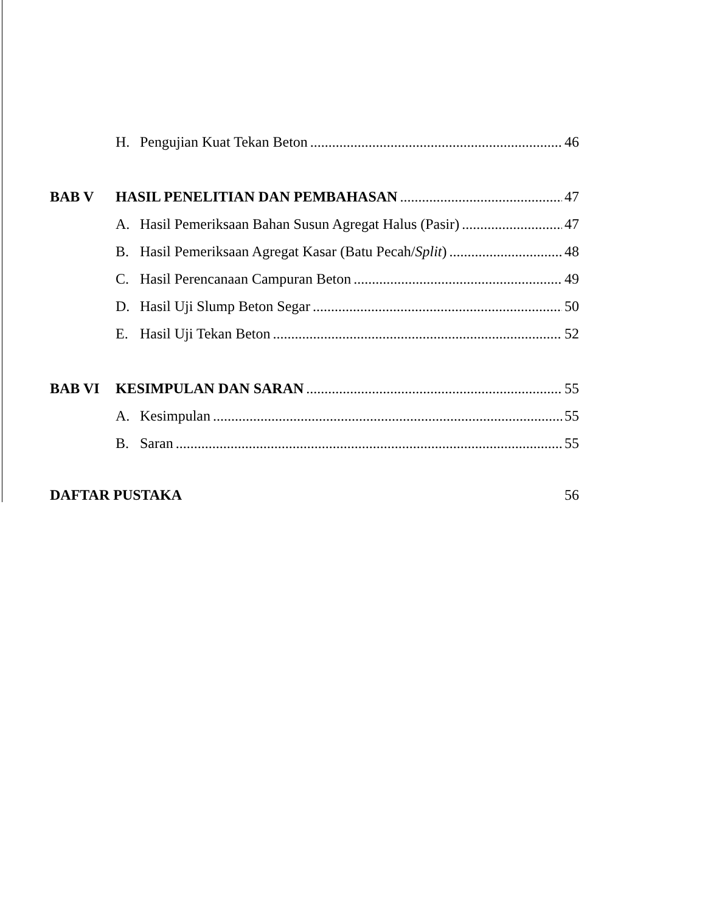H. Pengujian Kuat Tekan Beton 46
BAB V HASIL PENELITIAN DAN PEMBAHASAN 47
A. Hasil Pemeriksaan Bahan Susun Agregat Halus (Pasir) 47
B. Hasil Pemeriksaan Agregat Kasar (Batu Pecah/Split) 48
C. Hasil Perencanaan Campuran Beton 49
D. Hasil Uji Slump Beton Segar 50
E. Hasil Uji Tekan Beton 52
BAB VI KESIMPULAN DAN SARAN 55
A. Kesimpulan 55
B. Saran 55
DAFTAR PUSTAKA 56